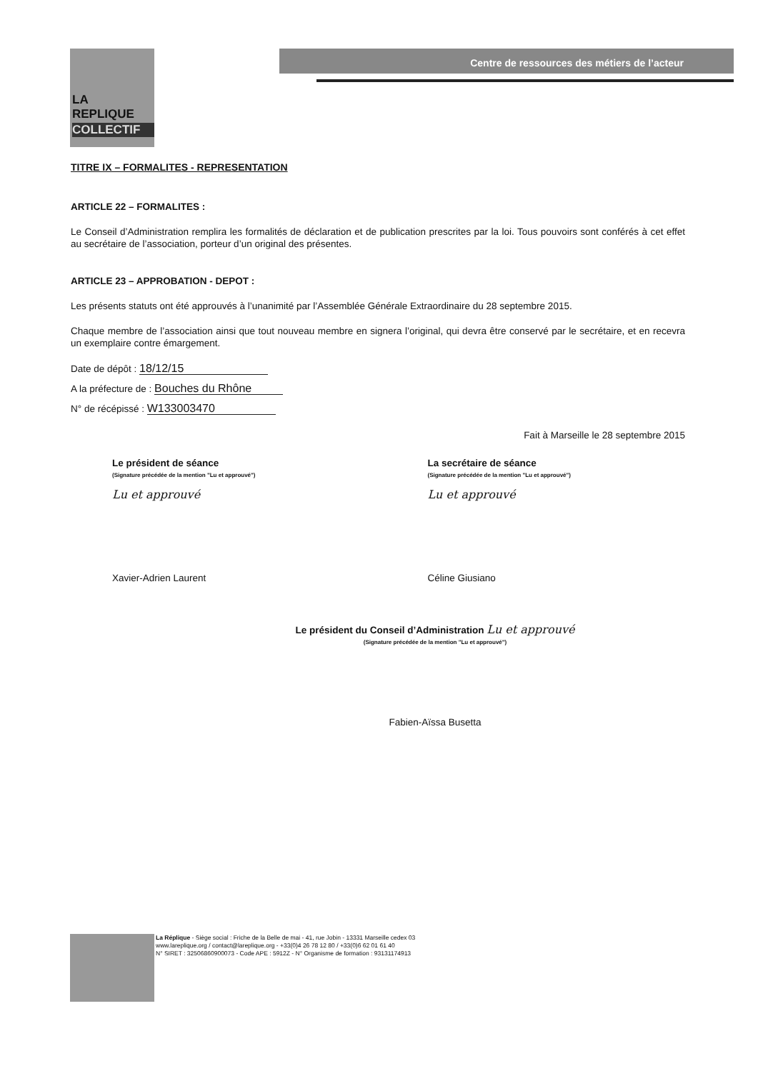LA
REPLIQUE
COLLECTIF
Centre de ressources des métiers de l’acteur
TITRE IX – FORMALITES - REPRESENTATION
ARTICLE 22 – FORMALITES :
Le Conseil d’Administration remplira les formalités de déclaration et de publication prescrites par la loi. Tous pouvoirs sont conférés à cet effet au secrétaire de l’association, porteur d’un original des présentes.
ARTICLE 23 – APPROBATION - DEPOT :
Les présents statuts ont été approuvés à l’unanimité par l’Assemblée Générale Extraordinaire du 28 septembre 2015.
Chaque membre de l’association ainsi que tout nouveau membre en signera l’original, qui devra être conservé par le secrétaire, et en recevra un exemplaire contre émargement.
Date de dépôt : 18/12/15
A la préfecture de : Bouches du Rhône
N° de récépissé : W133003470
Fait à Marseille le 28 septembre 2015
Le président de séance
(Signature précédée de la mention "Lu et approuvé")
Lu et approuvé
Xavier-Adrien Laurent
La secrétaire de séance
(Signature précédée de la mention "Lu et approuvé")
Lu et approuvé
Céline Giusiano
Le président du Conseil d’Administration Lu et approuvé
(Signature précédée de la mention "Lu et approuvé")
Fabien-Aïssa Busetta
La Réplique - Siège social : Friche de la Belle de mai - 41, rue Jobin - 13331 Marseille cedex 03
www.lareplique.org / contact@lareplique.org - +33(0)4 26 78 12 80 / +33(0)6 62 01 61 40
N° SIRET : 32506860900073 - Code APE : 5912Z - N° Organisme de formation : 93131174913